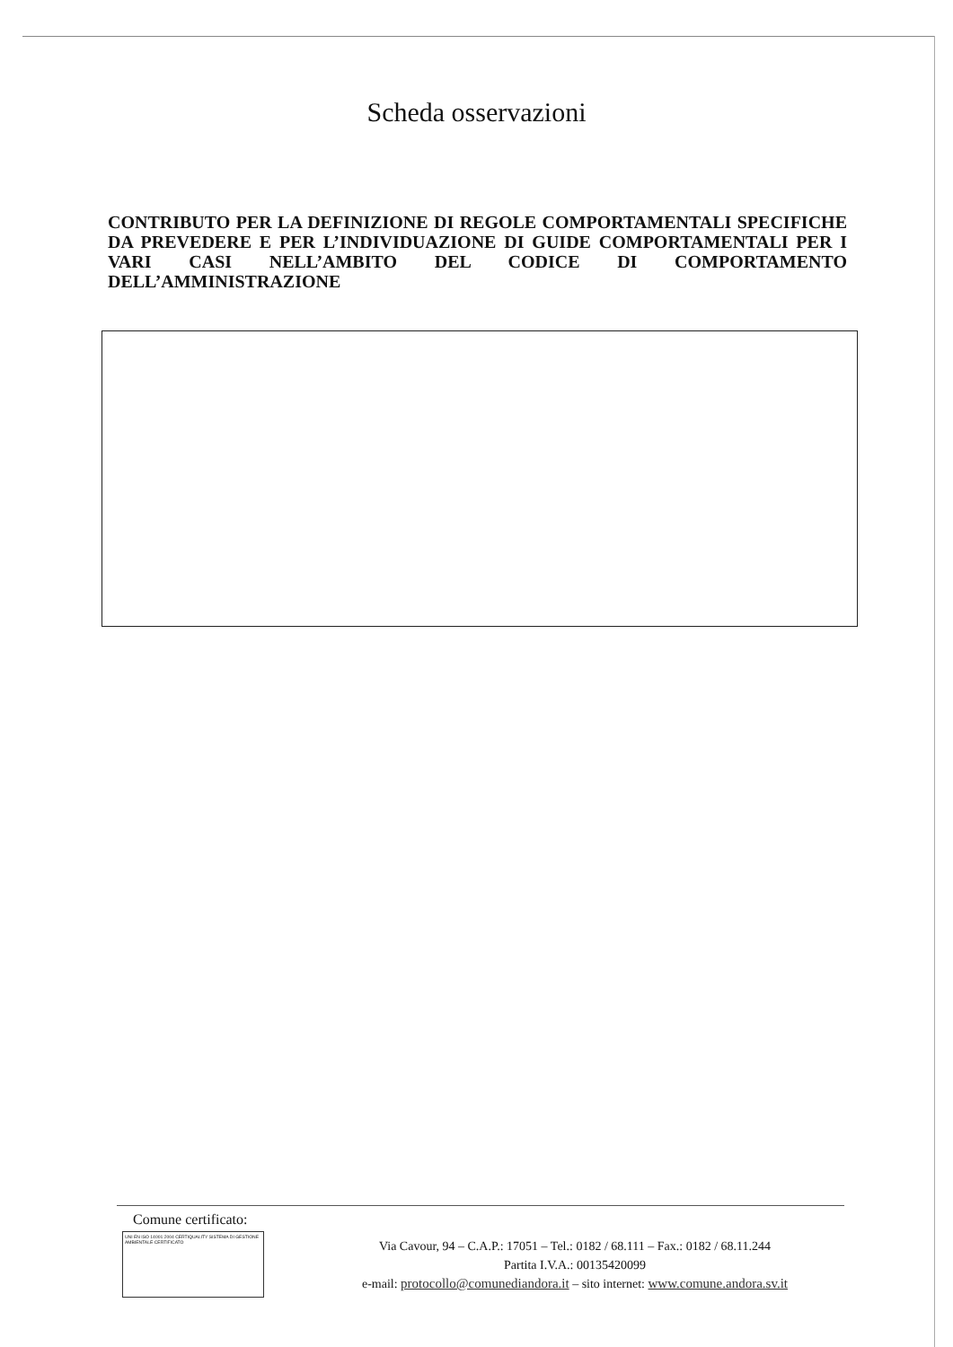Scheda osservazioni
CONTRIBUTO PER LA DEFINIZIONE DI REGOLE COMPORTAMENTALI SPECIFICHE DA PREVEDERE E PER L’INDIVIDUAZIONE DI GUIDE COMPORTAMENTALI PER I VARI CASI NELL’AMBITO DEL CODICE DI COMPORTAMENTO DELL’AMMINISTRAZIONE
Comune certificato:
UNI EN ISO 14001:2004 CERTIQUALITY SISTEMA DI GESTIONE AMBIENTALE CERTIFICATO
Via Cavour, 94 – C.A.P.: 17051 – Tel.: 0182 / 68.111 – Fax.: 0182 / 68.11.244
Partita I.V.A.: 00135420099
e-mail: protocollo@comunediandora.it – sito internet: www.comune.andora.sv.it